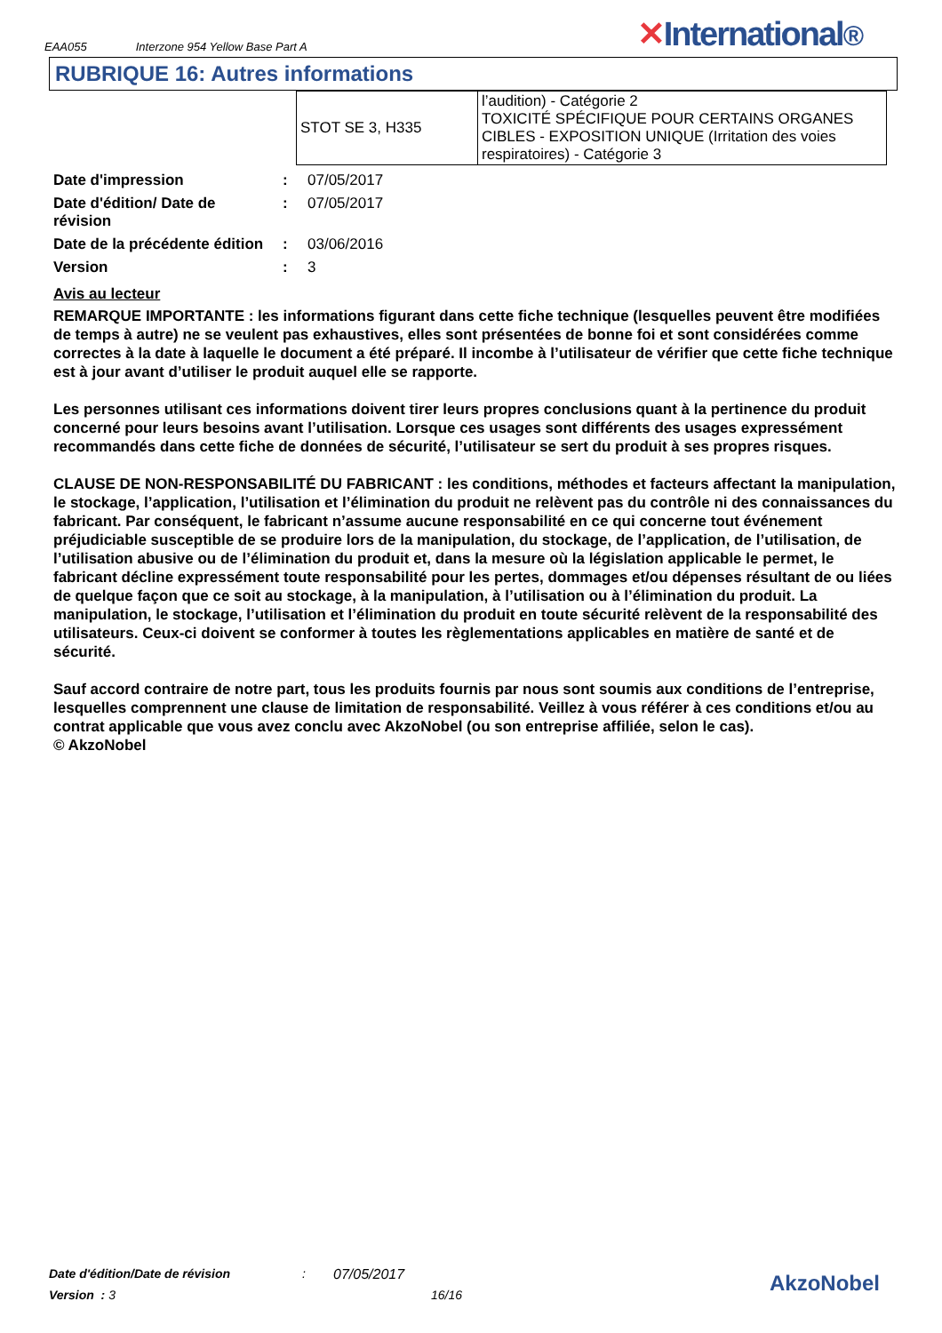EAA055 Interzone 954 Yellow Base Part A
✕International®
RUBRIQUE 16: Autres informations
| STOT SE 3, H335 | l’audition) - Catégorie 2 TOXICITÉ SPÉCIFIQUE POUR CERTAINS ORGANES CIBLES - EXPOSITION UNIQUE (Irritation des voies respiratoires) - Catégorie 3 |
| Date d'impression | : | 07/05/2017 |
| Date d'édition/ Date de révision | : | 07/05/2017 |
| Date de la précédente édition | : | 03/06/2016 |
| Version | : | 3 |
Avis au lecteur
REMARQUE IMPORTANTE : les informations figurant dans cette fiche technique (lesquelles peuvent être modifiées de temps à autre) ne se veulent pas exhaustives, elles sont présentées de bonne foi et sont considérées comme correctes à la date à laquelle le document a été préparé. Il incombe à l’utilisateur de vérifier que cette fiche technique est à jour avant d’utiliser le produit auquel elle se rapporte.
Les personnes utilisant ces informations doivent tirer leurs propres conclusions quant à la pertinence du produit concerné pour leurs besoins avant l’utilisation. Lorsque ces usages sont différents des usages expressément recommandés dans cette fiche de données de sécurité, l’utilisateur se sert du produit à ses propres risques.
CLAUSE DE NON-RESPONSABILITÉ DU FABRICANT : les conditions, méthodes et facteurs affectant la manipulation, le stockage, l’application, l’utilisation et l’élimination du produit ne relèvent pas du contrôle ni des connaissances du fabricant. Par conséquent, le fabricant n’assume aucune responsabilité en ce qui concerne tout événement préjudiciable susceptible de se produire lors de la manipulation, du stockage, de l’application, de l’utilisation, de l’utilisation abusive ou de l’élimination du produit et, dans la mesure où la législation applicable le permet, le fabricant décline expressément toute responsabilité pour les pertes, dommages et/ou dépenses résultant de ou liées de quelque façon que ce soit au stockage, à la manipulation, à l’utilisation ou à l’élimination du produit. La manipulation, le stockage, l’utilisation et l’élimination du produit en toute sécurité relèvent de la responsabilité des utilisateurs. Ceux-ci doivent se conformer à toutes les règlementations applicables en matière de santé et de sécurité.
Sauf accord contraire de notre part, tous les produits fournis par nous sont soumis aux conditions de l’entreprise, lesquelles comprennent une clause de limitation de responsabilité. Veillez à vous référer à ces conditions et/ou au contrat applicable que vous avez conclu avec AkzoNobel (ou son entreprise affiliée, selon le cas).
© AkzoNobel
Date d'édition/Date de révision: 07/05/2017
Version : 3 16/16
AkzoNobel